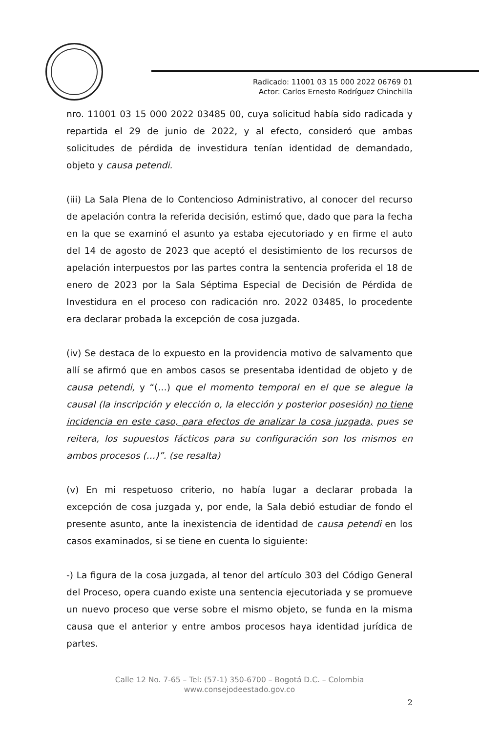Radicado: 11001 03 15 000 2022 06769 01
Actor: Carlos Ernesto Rodríguez Chinchilla
nro. 11001 03 15 000 2022 03485 00, cuya solicitud había sido radicada y repartida el 29 de junio de 2022, y al efecto, consideró que ambas solicitudes de pérdida de investidura tenían identidad de demandado, objeto y causa petendi.
(iii) La Sala Plena de lo Contencioso Administrativo, al conocer del recurso de apelación contra la referida decisión, estimó que, dado que para la fecha en la que se examinó el asunto ya estaba ejecutoriado y en firme el auto del 14 de agosto de 2023 que aceptó el desistimiento de los recursos de apelación interpuestos por las partes contra la sentencia proferida el 18 de enero de 2023 por la Sala Séptima Especial de Decisión de Pérdida de Investidura en el proceso con radicación nro. 2022 03485, lo procedente era declarar probada la excepción de cosa juzgada.
(iv) Se destaca de lo expuesto en la providencia motivo de salvamento que allí se afirmó que en ambos casos se presentaba identidad de objeto y de causa petendi, y “(…) que el momento temporal en el que se alegue la causal (la inscripción y elección o, la elección y posterior posesión) no tiene incidencia en este caso, para efectos de analizar la cosa juzgada, pues se reitera, los supuestos fácticos para su configuración son los mismos en ambos procesos (…)”. (se resalta)
(v) En mi respetuoso criterio, no había lugar a declarar probada la excepción de cosa juzgada y, por ende, la Sala debió estudiar de fondo el presente asunto, ante la inexistencia de identidad de causa petendi en los casos examinados, si se tiene en cuenta lo siguiente:
-) La figura de la cosa juzgada, al tenor del artículo 303 del Código General del Proceso, opera cuando existe una sentencia ejecutoriada y se promueve un nuevo proceso que verse sobre el mismo objeto, se funda en la misma causa que el anterior y entre ambos procesos haya identidad jurídica de partes.
Calle 12 No. 7-65 – Tel: (57-1) 350-6700 – Bogotá D.C. – Colombia
www.consejodeestado.gov.co
2